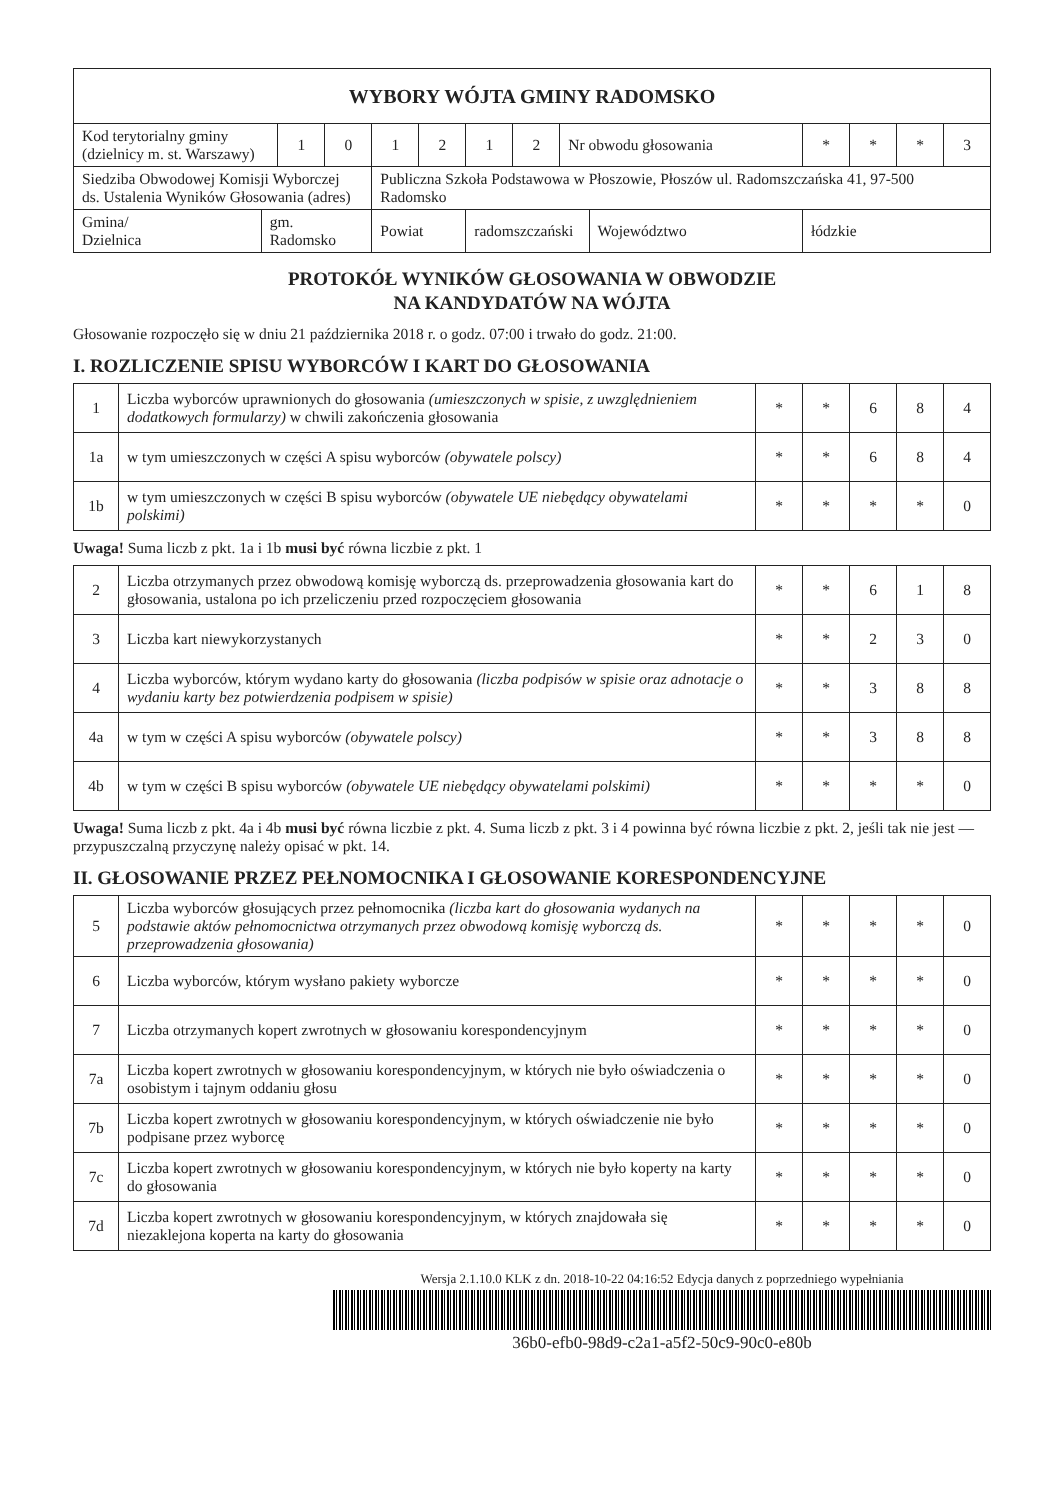| WYBORY WÓJTA GMINY RADOMSKO | | | | | | | | | | | | | |
| Kod terytorialny gminy (dzielnicy m. st. Warszawy) | | 1 | 0 | 1 | 2 | 1 | 2 | Nr obwodu głosowania | | * | * | * | 3 |
| Siedziba Obwodowej Komisji Wyborczej ds. Ustalenia Wyników Głosowania (adres) | | | | Publiczna Szkoła Podstawowa w Płoszowie, Płoszów ul. Radomszczańska 41, 97-500 Radomsko | | | | | | | | | |
| Gmina/ Dzielnica | gm. Radomsko | | | Powiat | | radomszczański | | | Województwo | łódzkie | | | |
PROTOKÓŁ WYNIKÓW GŁOSOWANIA W OBWODZIE
NA KANDYDATÓW NA WÓJTA
Głosowanie rozpoczęło się w dniu 21 października 2018 r. o godz. 07:00 i trwało do godz. 21:00.
I. ROZLICZENIE SPISU WYBORCÓW I KART DO GŁOSOWANIA
| 1 | Liczba wyborców uprawnionych do głosowania (umieszczonych w spisie, z uwzględnieniem dodatkowych formularzy) w chwili zakończenia głosowania | * | * | 6 | 8 | 4 |
| 1a | w tym umieszczonych w części A spisu wyborców (obywatele polscy) | * | * | 6 | 8 | 4 |
| 1b | w tym umieszczonych w części B spisu wyborców (obywatele UE niebędący obywatelami polskimi) | * | * | * | * | 0 |
Uwaga! Suma liczb z pkt. 1a i 1b musi być równa liczbie z pkt. 1
| 2 | Liczba otrzymanych przez obwodową komisję wyborczą ds. przeprowadzenia głosowania kart do głosowania, ustalona po ich przeliczeniu przed rozpoczęciem głosowania | * | * | 6 | 1 | 8 |
| 3 | Liczba kart niewykorzystanych | * | * | 2 | 3 | 0 |
| 4 | Liczba wyborców, którym wydano karty do głosowania (liczba podpisów w spisie oraz adnotacje o wydaniu karty bez potwierdzenia podpisem w spisie) | * | * | 3 | 8 | 8 |
| 4a | w tym w części A spisu wyborców (obywatele polscy) | * | * | 3 | 8 | 8 |
| 4b | w tym w części B spisu wyborców (obywatele UE niebędący obywatelami polskimi) | * | * | * | * | 0 |
Uwaga! Suma liczb z pkt. 4a i 4b musi być równa liczbie z pkt. 4. Suma liczb z pkt. 3 i 4 powinna być równa liczbie z pkt. 2, jeśli tak nie jest — przypuszczalną przyczynę należy opisać w pkt. 14.
II. GŁOSOWANIE PRZEZ PEŁNOMOCNIKA I GŁOSOWANIE KORESPONDENCYJNE
| 5 | Liczba wyborców głosujących przez pełnomocnika (liczba kart do głosowania wydanych na podstawie aktów pełnomocnictwa otrzymanych przez obwodową komisję wyborczą ds. przeprowadzenia głosowania) | * | * | * | * | 0 |
| 6 | Liczba wyborców, którym wysłano pakiety wyborcze | * | * | * | * | 0 |
| 7 | Liczba otrzymanych kopert zwrotnych w głosowaniu korespondencyjnym | * | * | * | * | 0 |
| 7a | Liczba kopert zwrotnych w głosowaniu korespondencyjnym, w których nie było oświadczenia o osobistym i tajnym oddaniu głosu | * | * | * | * | 0 |
| 7b | Liczba kopert zwrotnych w głosowaniu korespondencyjnym, w których oświadczenie nie było podpisane przez wyborcę | * | * | * | * | 0 |
| 7c | Liczba kopert zwrotnych w głosowaniu korespondencyjnym, w których nie było koperty na karty do głosowania | * | * | * | * | 0 |
| 7d | Liczba kopert zwrotnych w głosowaniu korespondencyjnym, w których znajdowała się niezaklejona koperta na karty do głosowania | * | * | * | * | 0 |
Wersja 2.1.10.0 KLK z dn. 2018-10-22 04:16:52 Edycja danych z poprzedniego wypełniania
36b0-efb0-98d9-c2a1-a5f2-50c9-90c0-e80b